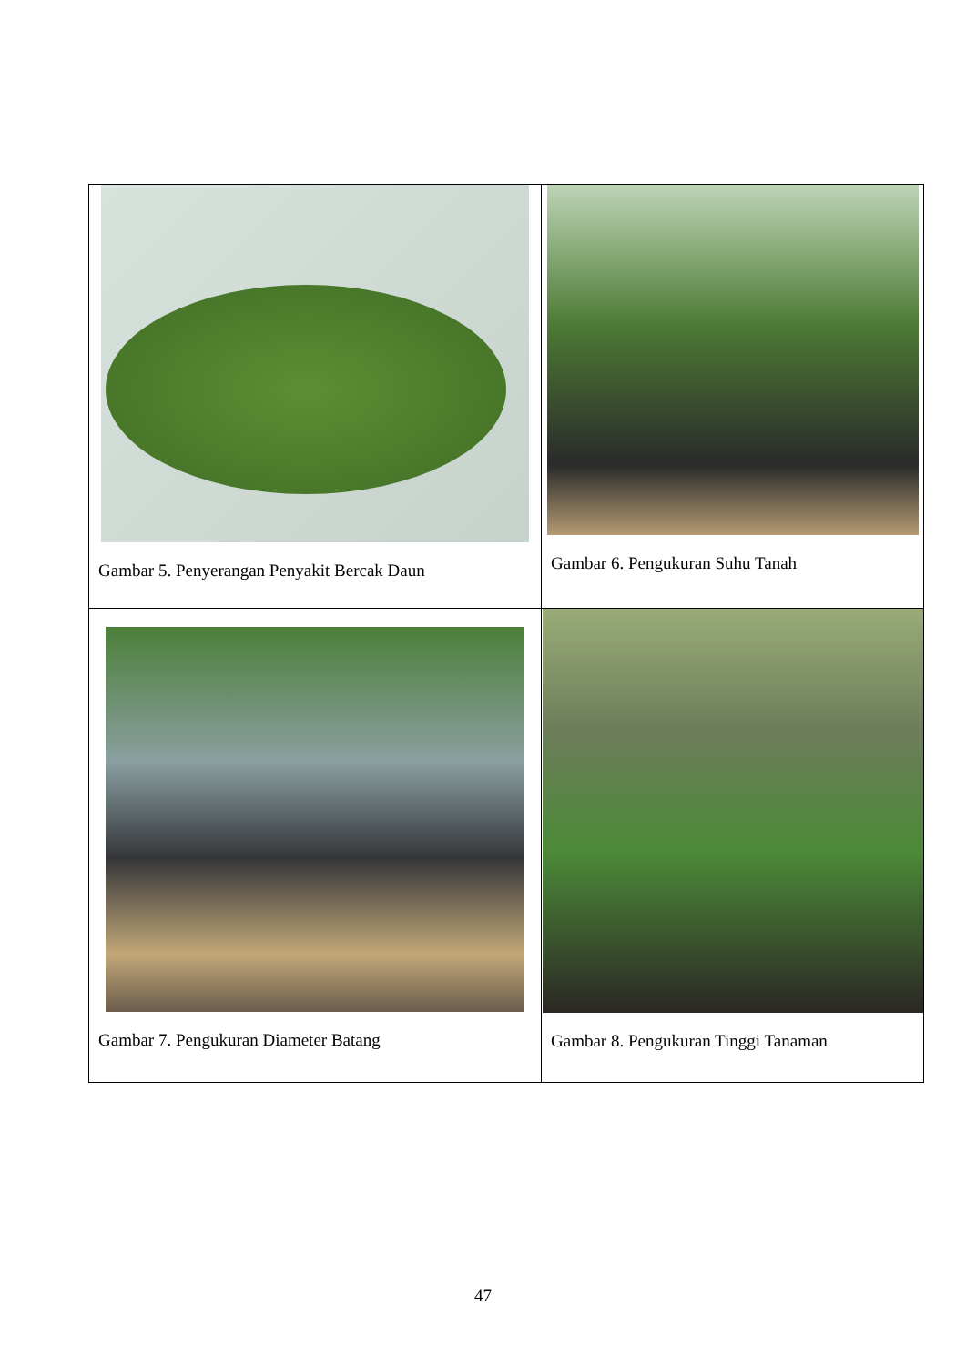| Gambar 5. Penyerangan Penyakit Bercak Daun | Gambar 6. Pengukuran Suhu Tanah |
| Gambar 7. Pengukuran Diameter Batang | Gambar 8. Pengukuran Tinggi Tanaman |
47